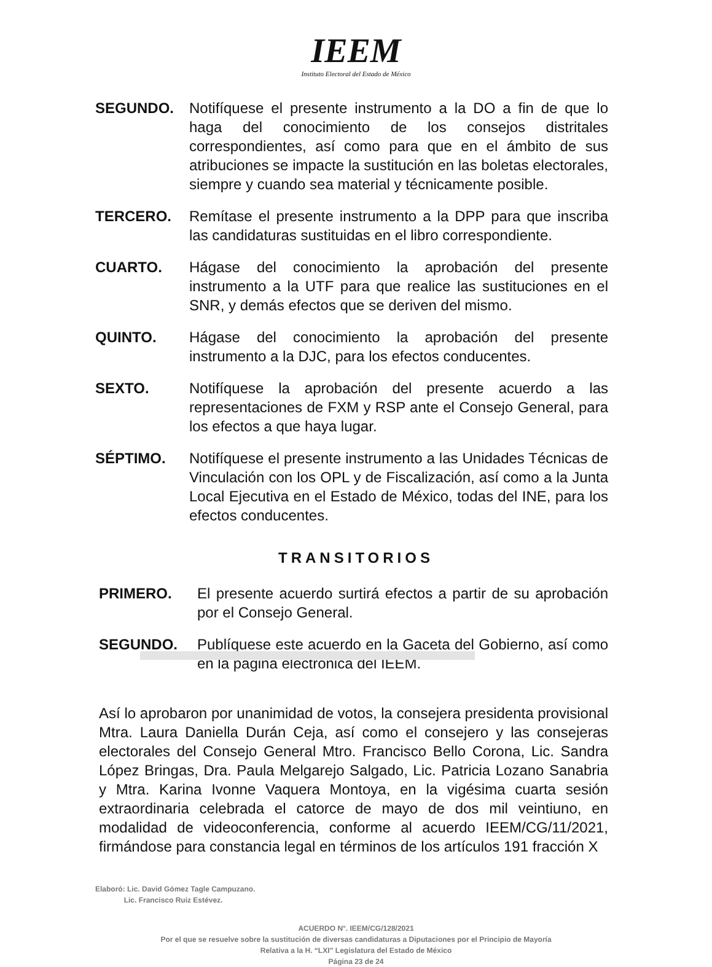IEEM
Instituto Electoral del Estado de México
SEGUNDO. Notifíquese el presente instrumento a la DO a fin de que lo haga del conocimiento de los consejos distritales correspondientes, así como para que en el ámbito de sus atribuciones se impacte la sustitución en las boletas electorales, siempre y cuando sea material y técnicamente posible.
TERCERO. Remítase el presente instrumento a la DPP para que inscriba las candidaturas sustituidas en el libro correspondiente.
CUARTO. Hágase del conocimiento la aprobación del presente instrumento a la UTF para que realice las sustituciones en el SNR, y demás efectos que se deriven del mismo.
QUINTO. Hágase del conocimiento la aprobación del presente instrumento a la DJC, para los efectos conducentes.
SEXTO. Notifíquese la aprobación del presente acuerdo a las representaciones de FXM y RSP ante el Consejo General, para los efectos a que haya lugar.
SÉPTIMO. Notifíquese el presente instrumento a las Unidades Técnicas de Vinculación con los OPL y de Fiscalización, así como a la Junta Local Ejecutiva en el Estado de México, todas del INE, para los efectos conducentes.
TRANSITORIOS
PRIMERO. El presente acuerdo surtirá efectos a partir de su aprobación por el Consejo General.
SEGUNDO. Publíquese este acuerdo en la Gaceta del Gobierno, así como en la página electrónica del IEEM.
Así lo aprobaron por unanimidad de votos, la consejera presidenta provisional Mtra. Laura Daniella Durán Ceja, así como el consejero y las consejeras electorales del Consejo General Mtro. Francisco Bello Corona, Lic. Sandra López Bringas, Dra. Paula Melgarejo Salgado, Lic. Patricia Lozano Sanabria y Mtra. Karina Ivonne Vaquera Montoya, en la vigésima cuarta sesión extraordinaria celebrada el catorce de mayo de dos mil veintiuno, en modalidad de videoconferencia, conforme al acuerdo IEEM/CG/11/2021, firmándose para constancia legal en términos de los artículos 191 fracción X
Elaboró: Lic. David Gómez Tagle Campuzano.
Lic. Francisco Ruiz Estévez.
ACUERDO N°. IEEM/CG/128/2021
Por el que se resuelve sobre la sustitución de diversas candidaturas a Diputaciones por el Principio de Mayoría
Relativa a la H. “LXI” Legislatura del Estado de México
Página 23 de 24